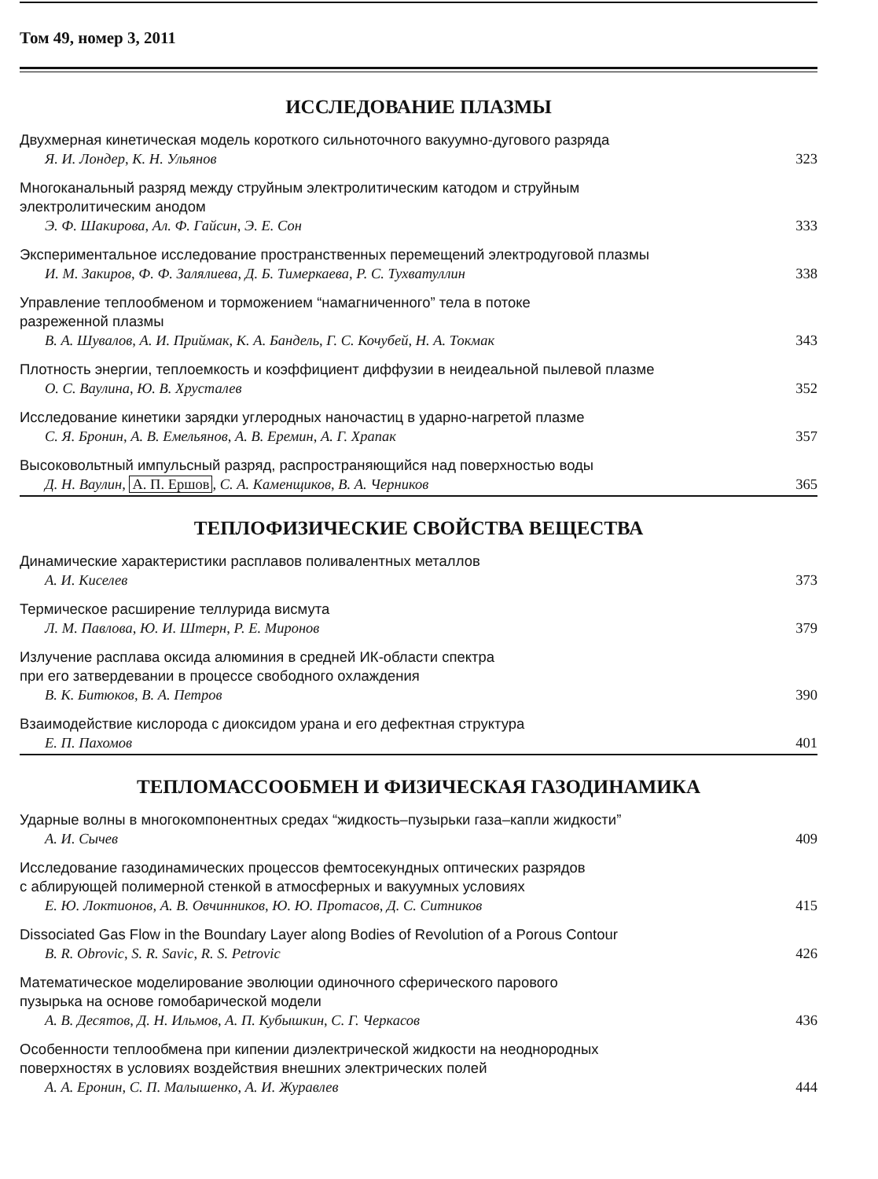Том 49, номер 3, 2011
ИССЛЕДОВАНИЕ ПЛАЗМЫ
Двухмерная кинетическая модель короткого сильноточного вакуумно-дугового разряда
Я. И. Лондер, К. Н. Ульянов 323
Многоканальный разряд между струйным электролитическим катодом и струйным
электролитическим анодом
Э. Ф. Шакирова, Ал. Ф. Гайсин, Э. Е. Сон 333
Экспериментальное исследование пространственных перемещений электродуговой плазмы
И. М. Закиров, Ф. Ф. Залялиева, Д. Б. Тимеркаева, Р. С. Тухватуллин 338
Управление теплообменом и торможением “намагниченного” тела в потоке
разреженной плазмы
В. А. Шувалов, А. И. Приймак, К. А. Бандель, Г. С. Кочубей, Н. А. Токмак 343
Плотность энергии, теплоемкость и коэффициент диффузии в неидеальной пылевой плазме
О. С. Ваулина, Ю. В. Хрусталев 352
Исследование кинетики зарядки углеродных наночастиц в ударно-нагретой плазме
С. Я. Бронин, А. В. Емельянов, А. В. Еремин, А. Г. Храпак 357
Высоковольтный импульсный разряд, распространяющийся над поверхностью воды
Д. Н. Ваулин, А. П. Ершов, С. А. Каменщиков, В. А. Черников 365
ТЕПЛОФИЗИЧЕСКИЕ СВОЙСТВА ВЕЩЕСТВА
Динамические характеристики расплавов поливалентных металлов
А. И. Киселев 373
Термическое расширение теллурида висмута
Л. М. Павлова, Ю. И. Штерн, Р. Е. Миронов 379
Излучение расплава оксида алюминия в средней ИК-области спектра
при его затвердевании в процессе свободного охлаждения
В. К. Битюков, В. А. Петров 390
Взаимодействие кислорода с диоксидом урана и его дефектная структура
Е. П. Пахомов 401
ТЕПЛОМАССООБМЕН И ФИЗИЧЕСКАЯ ГАЗОДИНАМИКА
Ударные волны в многокомпонентных средах “жидкость–пузырьки газа–капли жидкости”
А. И. Сычев 409
Исследование газодинамических процессов фемтосекундных оптических разрядов
с аблирующей полимерной стенкой в атмосферных и вакуумных условиях
Е. Ю. Локтионов, А. В. Овчинников, Ю. Ю. Протасов, Д. С. Ситников 415
Dissociated Gas Flow in the Boundary Layer along Bodies of Revolution of a Porous Contour
B. R. Obrovic, S. R. Savic, R. S. Petrovic 426
Математическое моделирование эволюции одиночного сферического парового
пузырька на основе гомобарической модели
А. В. Десятов, Д. Н. Ильмов, А. П. Кубышкин, С. Г. Черкасов 436
Особенности теплообмена при кипении диэлектрической жидкости на неоднородных
поверхностях в условиях воздействия внешних электрических полей
А. А. Еронин, С. П. Малышенко, А. И. Журавлев 444